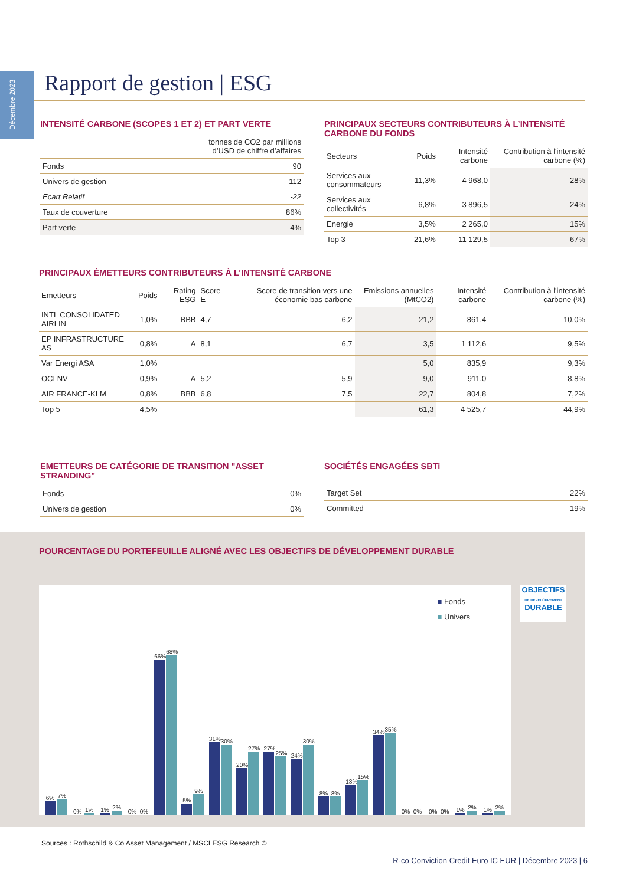Décembre 2023
Rapport de gestion | ESG
INTENSITÉ CARBONE (SCOPES 1 ET 2) ET PART VERTE
| | tonnes de CO2 par millions d’USD de chiffre d’affaires |
| --- | --- |
| Fonds | 90 |
| Univers de gestion | 112 |
| Ecart Relatif | -22 |
| Taux de couverture | 86% |
| Part verte | 4% |
PRINCIPAUX SECTEURS CONTRIBUTEURS À L’INTENSITÉ CARBONE DU FONDS
| Secteurs | Poids | Intensité carbone | Contribution à l'intensité carbone (%) |
| --- | --- | --- | --- |
| Services aux consommateurs | 11,3% | 4 968,0 | 28% |
| Services aux collectivités | 6,8% | 3 896,5 | 24% |
| Energie | 3,5% | 2 265,0 | 15% |
| Top 3 | 21,6% | 11 129,5 | 67% |
PRINCIPAUX ÉMETTEURS CONTRIBUTEURS À L’INTENSITÉ CARBONE
| Emetteurs | Poids | Rating ESG | Score E | Score de transition vers une économie bas carbone | Emissions annuelles (MtCO2) | Intensité carbone | Contribution à l'intensité carbone (%) |
| --- | --- | --- | --- | --- | --- | --- | --- |
| INTL CONSOLIDATED AIRLIN | 1,0% | BBB | 4,7 | 6,2 | 21,2 | 861,4 | 10,0% |
| EP INFRASTRUCTURE AS | 0,8% | A | 8,1 | 6,7 | 3,5 | 1 112,6 | 9,5% |
| Var Energi ASA | 1,0% | | | | 5,0 | 835,9 | 9,3% |
| OCI NV | 0,9% | A | 5,2 | 5,9 | 9,0 | 911,0 | 8,8% |
| AIR FRANCE-KLM | 0,8% | BBB | 6,8 | 7,5 | 22,7 | 804,8 | 7,2% |
| Top 5 | 4,5% | | | | 61,3 | 4 525,7 | 44,9% |
EMETTEURS DE CATÉGORIE DE TRANSITION "ASSET STRANDING"
| Fonds | 0% |
| Univers de gestion | 0% |
SOCIÉTÉS ENGAGÉES SBTi
| Target Set | 22% |
| Committed | 19% |
POURCENTAGE DU PORTEFEUILLE ALIGNÉ AVEC LES OBJECTIFS DE DÉVELOPPEMENT DURABLE
■ Fonds
■ Univers
6%
7%
0%
1%
1%
2%
0%
0%
66%
68%
5%
9%
31%
30%
20%
27%
27%
25%
24%
30%
8%
8%
13%
15%
34%
35%
0%
0%
0%
0%
1%
2%
1%
2%
OBJECTIFS
DE DÉVELOPPEMENT
DURABLE
Sources : Rothschild & Co Asset Management / MSCI ESG Research ©
R-co Conviction Credit Euro IC EUR | Décembre 2023 | 6